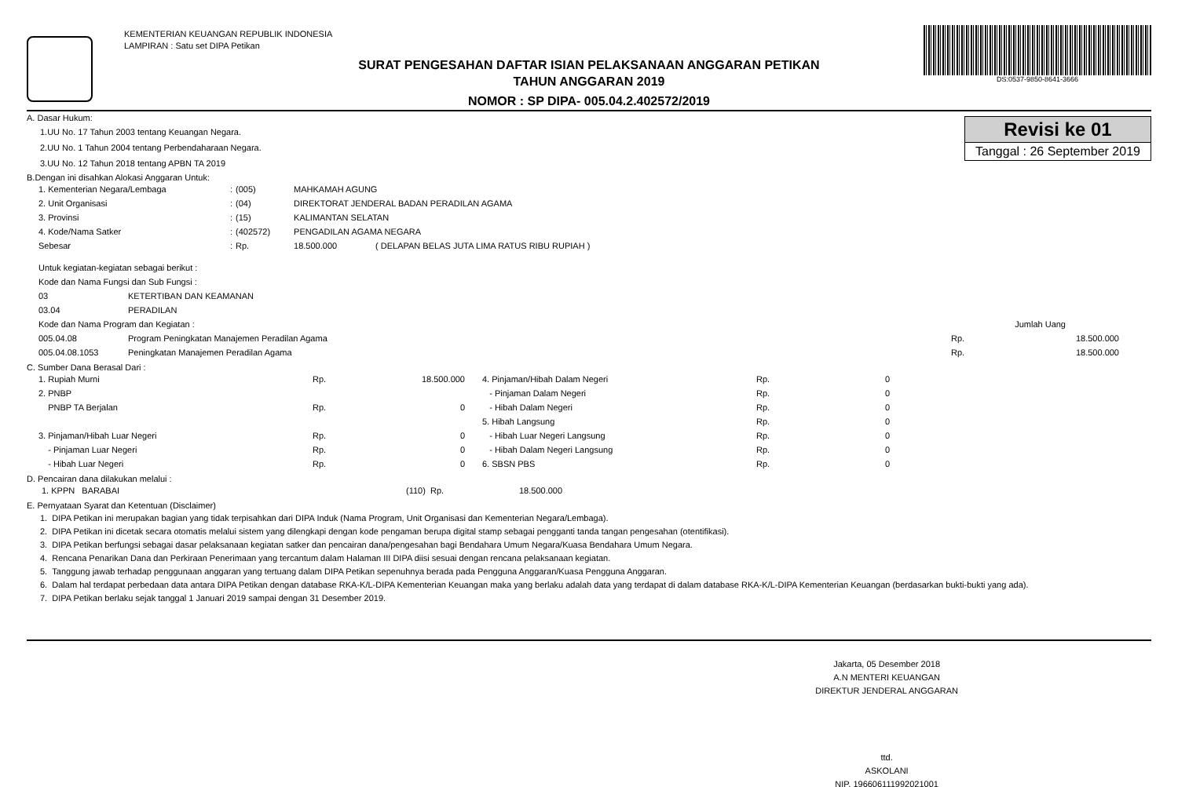KEMENTERIAN KEUANGAN REPUBLIK INDONESIA
LAMPIRAN : Satu set DIPA Petikan
SURAT PENGESAHAN DAFTAR ISIAN PELAKSANAAN ANGGARAN PETIKAN
TAHUN ANGGARAN 2019
NOMOR : SP DIPA- 005.04.2.402572/2019
DS:0537-9850-8641-3666
Revisi ke 01
Tanggal : 26 September 2019
A. Dasar Hukum:
1.UU No. 17 Tahun 2003 tentang Keuangan Negara.
2.UU No. 1 Tahun 2004 tentang Perbendaharaan Negara.
3.UU No. 12 Tahun 2018 tentang APBN TA 2019
B.Dengan ini disahkan Alokasi Anggaran Untuk:
| 1. Kementerian Negara/Lembaga | : | (005) | MAHKAMAH AGUNG | |
| 2. Unit Organisasi | : | (04) | DIREKTORAT JENDERAL BADAN PERADILAN AGAMA | |
| 3. Provinsi | : | (15) | KALIMANTAN SELATAN | |
| 4. Kode/Nama Satker | : | (402572) | PENGADILAN AGAMA NEGARA | |
| Sebesar | : | Rp. | 18.500.000 | ( DELAPAN BELAS JUTA LIMA RATUS RIBU RUPIAH ) |
| Untuk kegiatan-kegiatan sebagai berikut : | | | |
| Kode dan Nama Fungsi dan Sub Fungsi : | | | |
| 03 | KETERTIBAN DAN KEAMANAN | | |
| 03.04 | PERADILAN | | |
| Kode dan Nama Program dan Kegiatan : | | Jumlah Uang | |
| 005.04.08 | Program Peningkatan Manajemen Peradilan Agama | Rp. | 18.500.000 |
| 005.04.08.1053 | Peningkatan Manajemen Peradilan Agama | Rp. | 18.500.000 |
C. Sumber Dana Berasal Dari :
| 1. Rupiah Murni | Rp. | 18.500.000 | | 4. Pinjaman/Hibah Dalam Negeri | Rp. | 0 |
| 2. PNBP | | | | - Pinjaman Dalam Negeri | Rp. | 0 |
| PNBP TA Berjalan | Rp. | 0 | | - Hibah Dalam Negeri | Rp. | 0 |
| | | | | 5. Hibah Langsung | Rp. | 0 |
| 3. Pinjaman/Hibah Luar Negeri | Rp. | 0 | | - Hibah Luar Negeri Langsung | Rp. | 0 |
| - Pinjaman Luar Negeri | Rp. | 0 | | - Hibah Dalam Negeri Langsung | Rp. | 0 |
| - Hibah Luar Negeri | Rp. | 0 | | 6. SBSN PBS | Rp. | 0 |
D. Pencairan dana dilakukan melalui :
| 1. KPPN BARABAI | (110) Rp. | 18.500.000 |
E. Pernyataan Syarat dan Ketentuan (Disclaimer)
1. DIPA Petikan ini merupakan bagian yang tidak terpisahkan dari DIPA Induk (Nama Program, Unit Organisasi dan Kementerian Negara/Lembaga).
2. DIPA Petikan ini dicetak secara otomatis melalui sistem yang dilengkapi dengan kode pengaman berupa digital stamp sebagai pengganti tanda tangan pengesahan (otentifikasi).
3. DIPA Petikan berfungsi sebagai dasar pelaksanaan kegiatan satker dan pencairan dana/pengesahan bagi Bendahara Umum Negara/Kuasa Bendahara Umum Negara.
4. Rencana Penarikan Dana dan Perkiraan Penerimaan yang tercantum dalam Halaman III DIPA diisi sesuai dengan rencana pelaksanaan kegiatan.
5. Tanggung jawab terhadap penggunaan anggaran yang tertuang dalam DIPA Petikan sepenuhnya berada pada Pengguna Anggaran/Kuasa Pengguna Anggaran.
6. Dalam hal terdapat perbedaan data antara DIPA Petikan dengan database RKA-K/L-DIPA Kementerian Keuangan maka yang berlaku adalah data yang terdapat di dalam database RKA-K/L-DIPA Kementerian Keuangan (berdasarkan bukti-bukti yang ada).
7. DIPA Petikan berlaku sejak tanggal 1 Januari 2019 sampai dengan 31 Desember 2019.
Jakarta, 05 Desember 2018
A.N MENTERI KEUANGAN
DIREKTUR JENDERAL ANGGARAN
ttd.
ASKOLANI
NIP. 196606111992021001